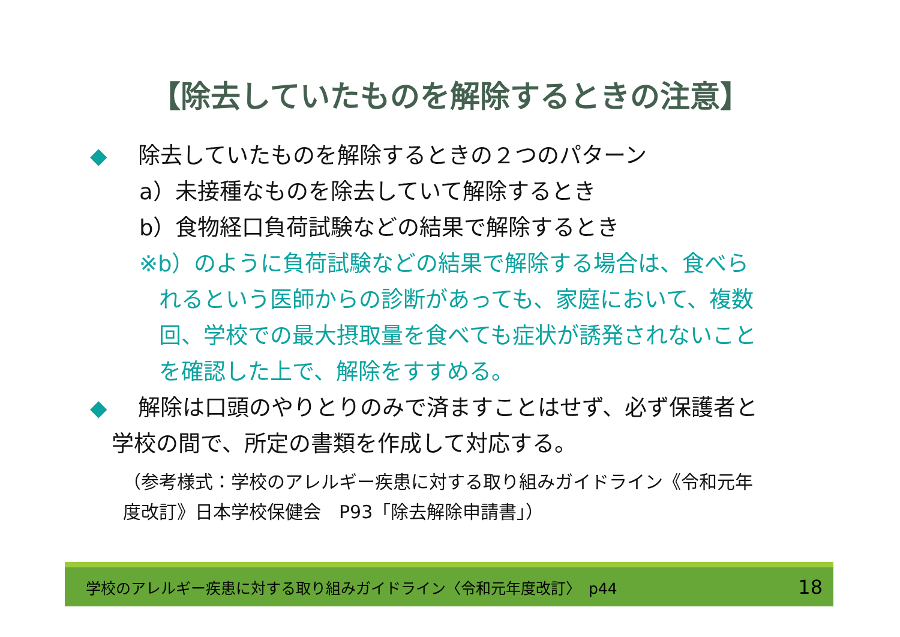【除去していたものを解除するときの注意】
◆ 除去していたものを解除するときの２つのパターン
a）未接種なものを除去していて解除するとき
b）食物経口負荷試験などの結果で解除するとき
※b）のように負荷試験などの結果で解除する場合は、食べら
れるという医師からの診断があっても、家庭において、複数
回、学校での最大摂取量を食べても症状が誘発されないこと
を確認した上で、解除をすすめる。
◆ 解除は口頭のやりとりのみで済ますことはせず、必ず保護者と
学校の間で、所定の書類を作成して対応する。
（参考様式：学校のアレルギー疾患に対する取り組みガイドライン《令和元年
度改訂》日本学校保健会　P93「除去解除申請書」）
学校のアレルギー疾患に対する取り組みガイドライン〈令和元年度改訂〉　p44 18